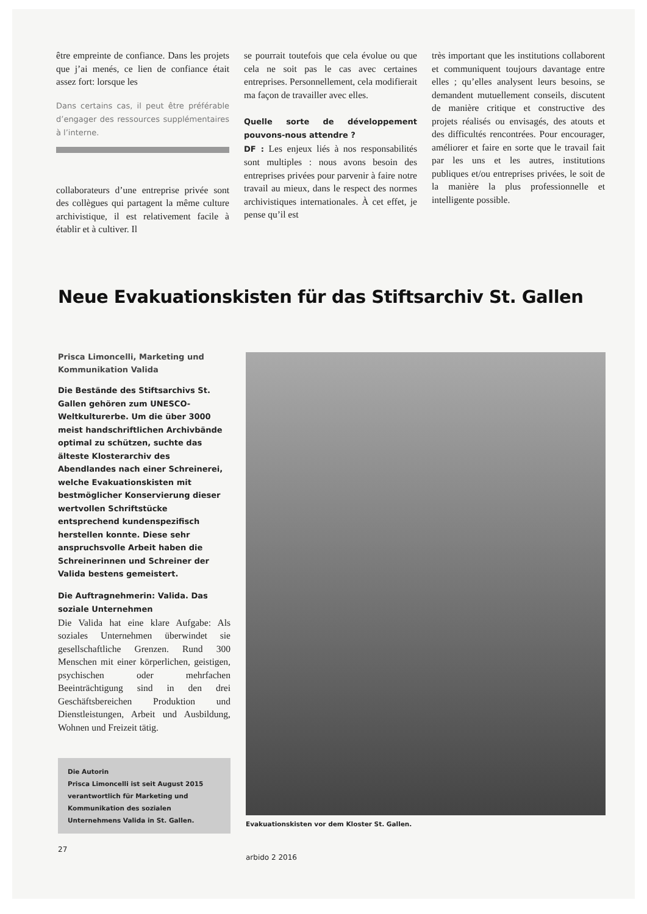être empreinte de confiance. Dans les projets que j’ai menés, ce lien de confiance était assez fort: lorsque les
Dans certains cas, il peut être préférable d’engager des ressources supplémentaires à l’interne.
collaborateurs d’une entreprise privée sont des collègues qui partagent la même culture archivistique, il est relativement facile à établir et à cultiver. Il
se pourrait toutefois que cela évolue ou que cela ne soit pas le cas avec certaines entreprises. Personnellement, cela modifierait ma façon de travailler avec elles.
Quelle sorte de développement pouvons-nous attendre ?
DF : Les enjeux liés à nos responsabilités sont multiples : nous avons besoin des entreprises privées pour parvenir à faire notre travail au mieux, dans le respect des normes archivistiques internationales. À cet effet, je pense qu’il est
très important que les institutions collaborent et communiquent toujours davantage entre elles ; qu’elles analysent leurs besoins, se demandent mutuellement conseils, discutent de manière critique et constructive des projets réalisés ou envisagés, des atouts et des difficultés rencontrées. Pour encourager, améliorer et faire en sorte que le travail fait par les uns et les autres, institutions publiques et/ou entreprises privées, le soit de la manière la plus professionnelle et intelligente possible.
Neue Evakuationskisten für das Stiftsarchiv St. Gallen
Prisca Limoncelli, Marketing und Kommunikation Valida
Die Bestände des Stiftsarchivs St. Gallen gehören zum UNESCO-Weltkulturerbe. Um die über 3000 meist handschriftlichen Archivbände optimal zu schützen, suchte das älteste Klosterarchiv des Abendlandes nach einer Schreinerei, welche Evakuationskisten mit bestmöglicher Konservierung dieser wertvollen Schriftstücke entsprechend kundenspezifisch herstellen konnte. Diese sehr anspruchsvolle Arbeit haben die Schreinerinnen und Schreiner der Valida bestens gemeistert.
Die Auftragnehmerin: Valida. Das soziale Unternehmen
Die Valida hat eine klare Aufgabe: Als soziales Unternehmen überwindet sie gesellschaftliche Grenzen. Rund 300 Menschen mit einer körperlichen, geistigen, psychischen oder mehrfachen Beeinträchtigung sind in den drei Geschäftsbereichen Produktion und Dienstleistungen, Arbeit und Ausbildung, Wohnen und Freizeit tätig.
Die Autorin
Prisca Limoncelli ist seit August 2015 verantwortlich für Marketing und Kommunikation des sozialen Unternehmens Valida in St. Gallen.
Evakuationskisten vor dem Kloster St. Gallen.
27
arbido 2 2016